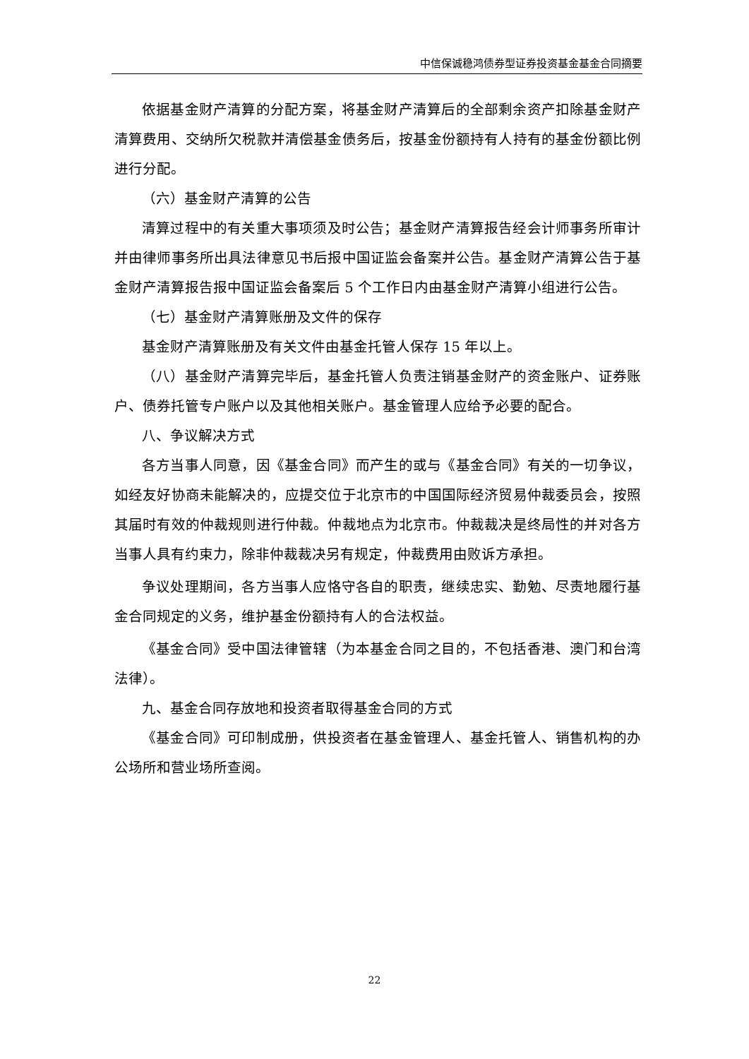中信保诚稳鸿债券型证券投资基金基金合同摘要
依据基金财产清算的分配方案，将基金财产清算后的全部剩余资产扣除基金财产清算费用、交纳所欠税款并清偿基金债务后，按基金份额持有人持有的基金份额比例进行分配。
（六）基金财产清算的公告
清算过程中的有关重大事项须及时公告；基金财产清算报告经会计师事务所审计并由律师事务所出具法律意见书后报中国证监会备案并公告。基金财产清算公告于基金财产清算报告报中国证监会备案后 5 个工作日内由基金财产清算小组进行公告。
（七）基金财产清算账册及文件的保存
基金财产清算账册及有关文件由基金托管人保存 15 年以上。
（八）基金财产清算完毕后，基金托管人负责注销基金财产的资金账户、证券账户、债券托管专户账户以及其他相关账户。基金管理人应给予必要的配合。
八、争议解决方式
各方当事人同意，因《基金合同》而产生的或与《基金合同》有关的一切争议，如经友好协商未能解决的，应提交位于北京市的中国国际经济贸易仲裁委员会，按照其届时有效的仲裁规则进行仲裁。仲裁地点为北京市。仲裁裁决是终局性的并对各方当事人具有约束力，除非仲裁裁决另有规定，仲裁费用由败诉方承担。
争议处理期间，各方当事人应恪守各自的职责，继续忠实、勤勉、尽责地履行基金合同规定的义务，维护基金份额持有人的合法权益。
《基金合同》受中国法律管辖（为本基金合同之目的，不包括香港、澳门和台湾法律）。
九、基金合同存放地和投资者取得基金合同的方式
《基金合同》可印制成册，供投资者在基金管理人、基金托管人、销售机构的办公场所和营业场所查阅。
22